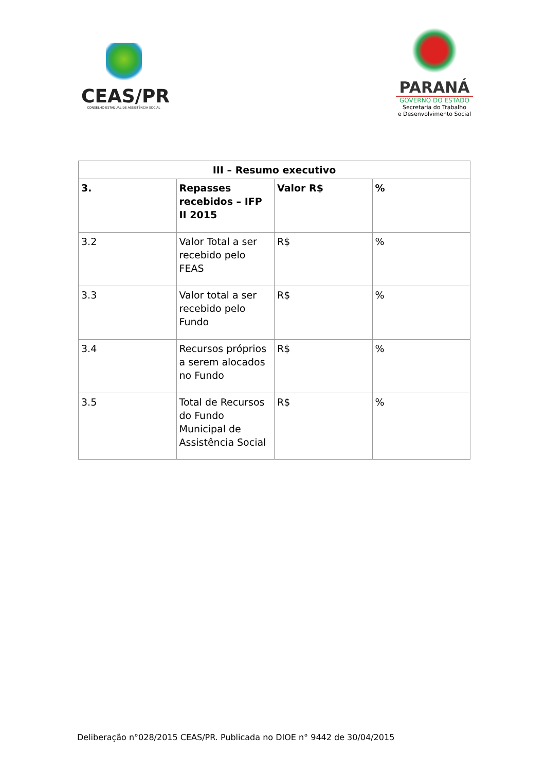CEAS/PR
CONSELHO ESTADUAL DE ASSISTÊNCIA SOCIAL
PARANÁ
GOVERNO DO ESTADO
Secretaria do Trabalho
e Desenvolvimento Social
| III – Resumo executivo | | | |
| --- | --- | --- | --- |
| 3. | Repasses recebidos – IFP II 2015 | Valor R$ | % |
| 3.2 | Valor Total a ser recebido pelo FEAS | R$ | % |
| 3.3 | Valor total a ser recebido pelo Fundo | R$ | % |
| 3.4 | Recursos próprios a serem alocados no Fundo | R$ | % |
| 3.5 | Total de Recursos do Fundo Municipal de Assistência Social | R$ | % |
Deliberação n°028/2015 CEAS/PR. Publicada no DIOE n° 9442 de 30/04/2015